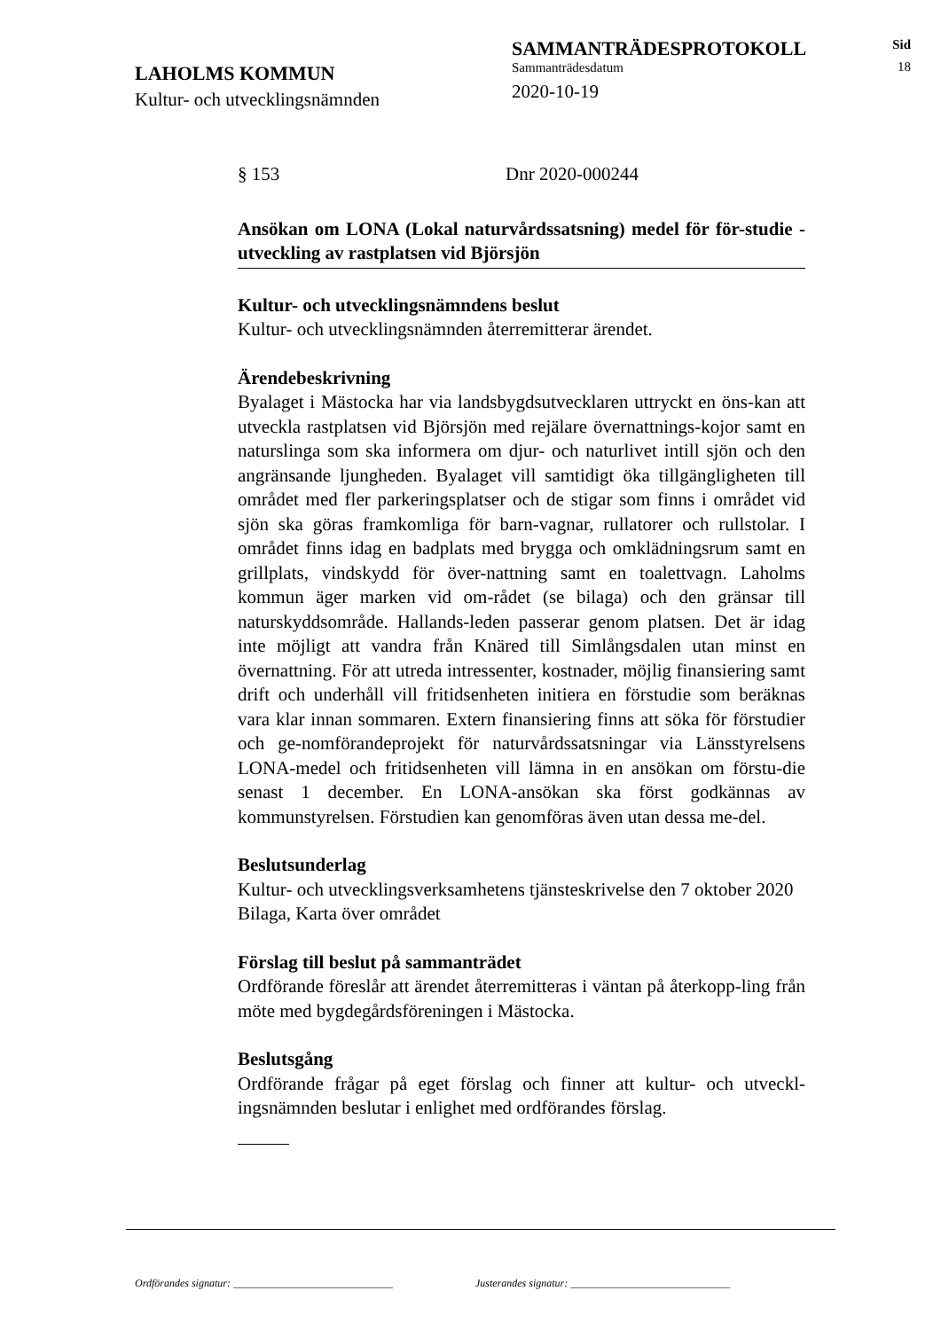LAHOLMS KOMMUN
Kultur- och utvecklingsnämnden
SAMMANTRÄDESPROTOKOLL
Sammanträdesdatum
2020-10-19
Sid
18
§ 153 Dnr 2020-000244
Ansökan om LONA (Lokal naturvårdssatsning) medel för för-studie - utveckling av rastplatsen vid Björsjön
Kultur- och utvecklingsnämndens beslut
Kultur- och utvecklingsnämnden återremitterar ärendet.
Ärendebeskrivning
Byalaget i Mästocka har via landsbygdsutvecklaren uttryckt en öns-kan att utveckla rastplatsen vid Björsjön med rejälare övernattnings-kojor samt en naturslinga som ska informera om djur- och naturlivet intill sjön och den angränsande ljungheden. Byalaget vill samtidigt öka tillgängligheten till området med fler parkeringsplatser och de stigar som finns i området vid sjön ska göras framkomliga för barn-vagnar, rullatorer och rullstolar. I området finns idag en badplats med brygga och omklädningsrum samt en grillplats, vindskydd för över-nattning samt en toalettvagn. Laholms kommun äger marken vid om-rådet (se bilaga) och den gränsar till naturskyddsområde. Hallands-leden passerar genom platsen. Det är idag inte möjligt att vandra från Knäred till Simlångsdalen utan minst en övernattning. För att utreda intressenter, kostnader, möjlig finansiering samt drift och underhåll vill fritidsenheten initiera en förstudie som beräknas vara klar innan sommaren. Extern finansiering finns att söka för förstudier och ge-nomförandeprojekt för naturvårdssatsningar via Länsstyrelsens LONA-medel och fritidsenheten vill lämna in en ansökan om förstu-die senast 1 december. En LONA-ansökan ska först godkännas av kommunstyrelsen. Förstudien kan genomföras även utan dessa me-del.
Beslutsunderlag
Kultur- och utvecklingsverksamhetens tjänsteskrivelse den 7 oktober 2020
Bilaga, Karta över området
Förslag till beslut på sammanträdet
Ordförande föreslår att ärendet återremitteras i väntan på återkopp-ling från möte med bygdegårdsföreningen i Mästocka.
Beslutsgång
Ordförande frågar på eget förslag och finner att kultur- och utveckl-ingsnämnden beslutar i enlighet med ordförandes förslag.
Ordförandes signatur: ______________________________ Justerandes signatur: ______________________________